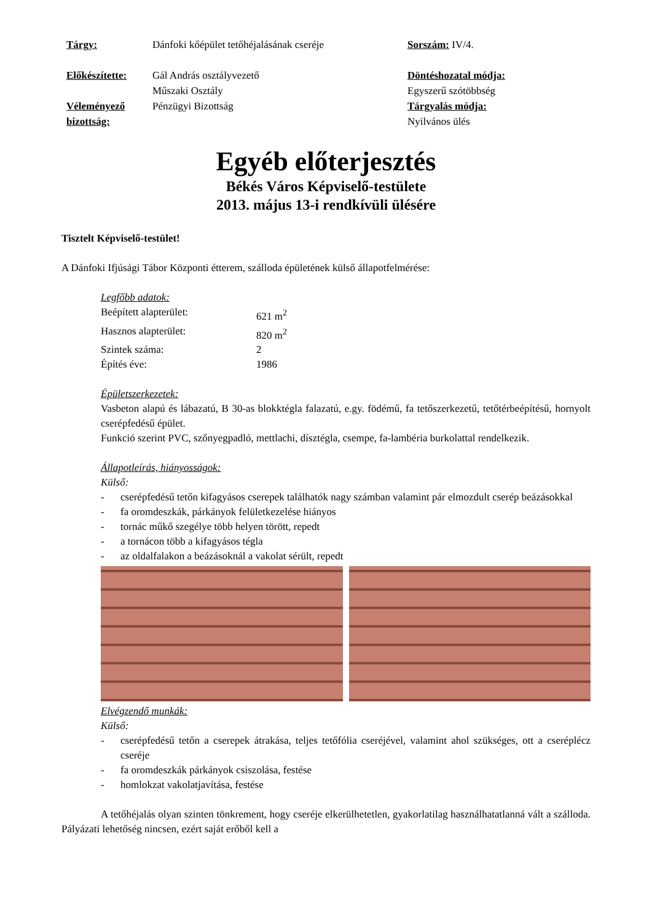Tárgy:
Dánfoki kőépület tetőhéjalásának cseréje
Sorszám: IV/4.
Előkészítette:
Gál András osztályvezető
Műszaki Osztály
Döntéshozatal módja:
Egyszerű szótöbbség
Véleményező bizottság:
Pénzügyi Bizottság
Tárgyalás módja:
Nyilvános ülés
Egyéb előterjesztés
Békés Város Képviselő-testülete
2013. május 13-i rendkívüli ülésére
Tisztelt Képviselő-testület!
A Dánfoki Ifjúsági Tábor Központi étterem, szálloda épületének külső állapotfelmérése:
Legfőbb adatok:
Beépített alapterület:
621 m<sup>2</sup>
Hasznos alapterület:
820 m<sup>2</sup>
Szintek száma:
2
Építés éve:
1986
Épületszerkezetek:
Vasbeton alapú és lábazatú, B 30-as blokktégla falazatú, e.gy. födémű, fa tetőszerkezetű, tetőtérbeépítésű, hornyolt cserépfedésű épület.
Funkció szerint PVC, szőnyegpadló, mettlachi, dísztégla, csempe, fa-lambéria burkolattal rendelkezik.
Állapotleírás, hiányosságok:
Külső:
- cserépfedésű tetőn kifagyásos cserepek találhatók nagy számban valamint pár elmozdult cserép beázásokkal
- fa oromdeszkák, párkányok felületkezelése hiányos
- tornác műkő szegélye több helyen törött, repedt
- a tornácon több a kifagyásos tégla
- az oldalfalakon a beázásoknál a vakolat sérült, repedt
Elvégzendő munkák:
Külső:
- cserépfedésű tetőn a cserepek átrakása, teljes tetőfólia cseréjével, valamint ahol szükséges, ott a cseréplécz cseréje
- fa oromdeszkák párkányok csiszolása, festése
- homlokzat vakolatjavítása, festése
A tetőhéjalás olyan szinten tönkrement, hogy cseréje elkerülhetetlen, gyakorlatilag használhatatlanná vált a szálloda. Pályázati lehetőség nincsen, ezért saját erőből kell a